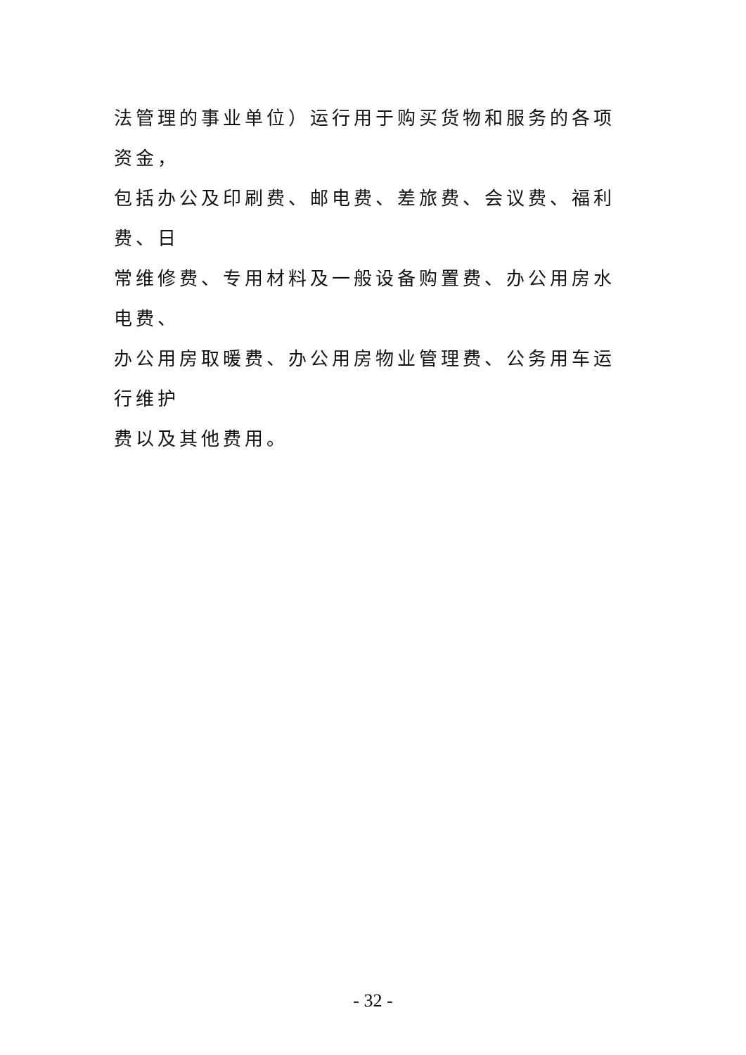法管理的事业单位）运行用于购买货物和服务的各项资金，
包括办公及印刷费、邮电费、差旅费、会议费、福利费、日
常维修费、专用材料及一般设备购置费、办公用房水电费、
办公用房取暖费、办公用房物业管理费、公务用车运行维护
费以及其他费用。
- 32 -